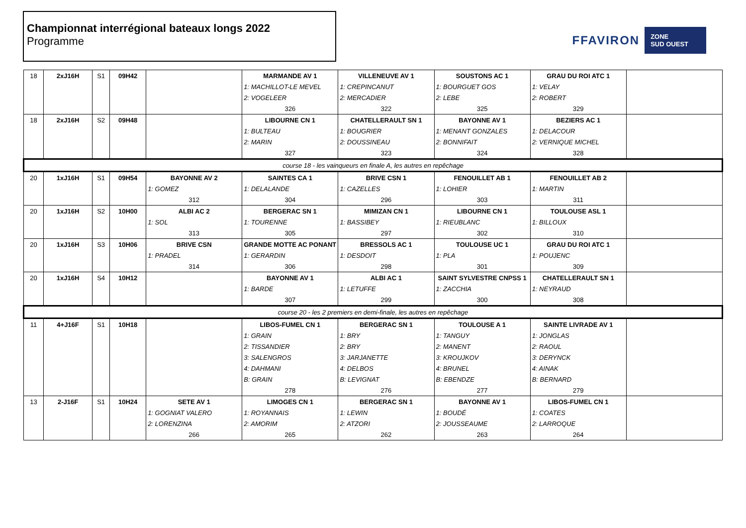Championnat interrégional bateaux longs 2022
Programme
FFAVIRON ZONE
SUD OUEST
| 18 | 2xJ16H | S1 | 09H42 | | MARMANDE AV 1 | VILLENEUVE AV 1 | SOUSTONS AC 1 | GRAU DU ROI ATC 1 | |
| | | | | | 1: MACHILLOT-LE MEVEL | 1: CREPINCANUT | 1: BOURGUET GOS | 1: VELAY | |
| | | | | | 2: VOGELEER | 2: MERCADIER | 2: LEBE | 2: ROBERT | |
| | | | | | 326 | 322 | 325 | 329 | |
| 18 | 2xJ16H | S2 | 09H48 | | LIBOURNE CN 1 | CHATELLERAULT SN 1 | BAYONNE AV 1 | BEZIERS AC 1 | |
| | | | | | 1: BULTEAU | 1: BOUGRIER | 1: MENANT GONZALES | 1: DELACOUR | |
| | | | | | 2: MARIN | 2: DOUSSINEAU | 2: BONNIFAIT | 2: VERNIQUE MICHEL | |
| | | | | | 327 | 323 | 324 | 328 | |
| course 18 - les vainqueurs en finale A, les autres en repêchage | | | | | | | | | |
| 20 | 1xJ16H | S1 | 09H54 | BAYONNE AV 2 | SAINTES CA 1 | BRIVE CSN 1 | FENOUILLET AB 1 | FENOUILLET AB 2 | |
| | | | | 1: GOMEZ | 1: DELALANDE | 1: CAZELLES | 1: LOHIER | 1: MARTIN | |
| | | | | 312 | 304 | 296 | 303 | 311 | |
| 20 | 1xJ16H | S2 | 10H00 | ALBI AC 2 | BERGERAC SN 1 | MIMIZAN CN 1 | LIBOURNE CN 1 | TOULOUSE ASL 1 | |
| | | | | 1: SOL | 1: TOURENNE | 1: BASSIBEY | 1: RIEUBLANC | 1: BILLOUX | |
| | | | | 313 | 305 | 297 | 302 | 310 | |
| 20 | 1xJ16H | S3 | 10H06 | BRIVE CSN | GRANDE MOTTE AC PONANT | BRESSOLS AC 1 | TOULOUSE UC 1 | GRAU DU ROI ATC 1 | |
| | | | | 1: PRADEL | 1: GERARDIN | 1: DESDOIT | 1: PLA | 1: POUJENC | |
| | | | | 314 | 306 | 298 | 301 | 309 | |
| 20 | 1xJ16H | S4 | 10H12 | | BAYONNE AV 1 | ALBI AC 1 | SAINT SYLVESTRE CNPSS 1 | CHATELLERAULT SN 1 | |
| | | | | | 1: BARDE | 1: LETUFFE | 1: ZACCHIA | 1: NEYRAUD | |
| | | | | | 307 | 299 | 300 | 308 | |
| course 20 - les 2 premiers en demi-finale, les autres en repêchage | | | | | | | | | |
| 11 | 4+J16F | S1 | 10H18 | | LIBOS-FUMEL CN 1 | BERGERAC SN 1 | TOULOUSE A 1 | SAINTE LIVRADE AV 1 | |
| | | | | | 1: GRAIN | 1: BRY | 1: TANGUY | 1: JONGLAS | |
| | | | | | 2: TISSANDIER | 2: BRY | 2: MANENT | 2: RAOUL | |
| | | | | | 3: SALENGROS | 3: JARJANETTE | 3: KROUJKOV | 3: DERYNCK | |
| | | | | | 4: DAHMANI | 4: DELBOS | 4: BRUNEL | 4: AINAK | |
| | | | | | B: GRAIN | B: LEVIGNAT | B: EBENDZE | B: BERNARD | |
| | | | | | 278 | 276 | 277 | 279 | |
| 13 | 2-J16F | S1 | 10H24 | SETE AV 1 | LIMOGES CN 1 | BERGERAC SN 1 | BAYONNE AV 1 | LIBOS-FUMEL CN 1 | |
| | | | | 1: GOGNIAT VALERO | 1: ROYANNAIS | 1: LEWIN | 1: BOUDÉ | 1: COATES | |
| | | | | 2: LORENZINA | 2: AMORIM | 2: ATZORI | 2: JOUSSEAUME | 2: LARROQUE | |
| | | | | 266 | 265 | 262 | 263 | 264 | |